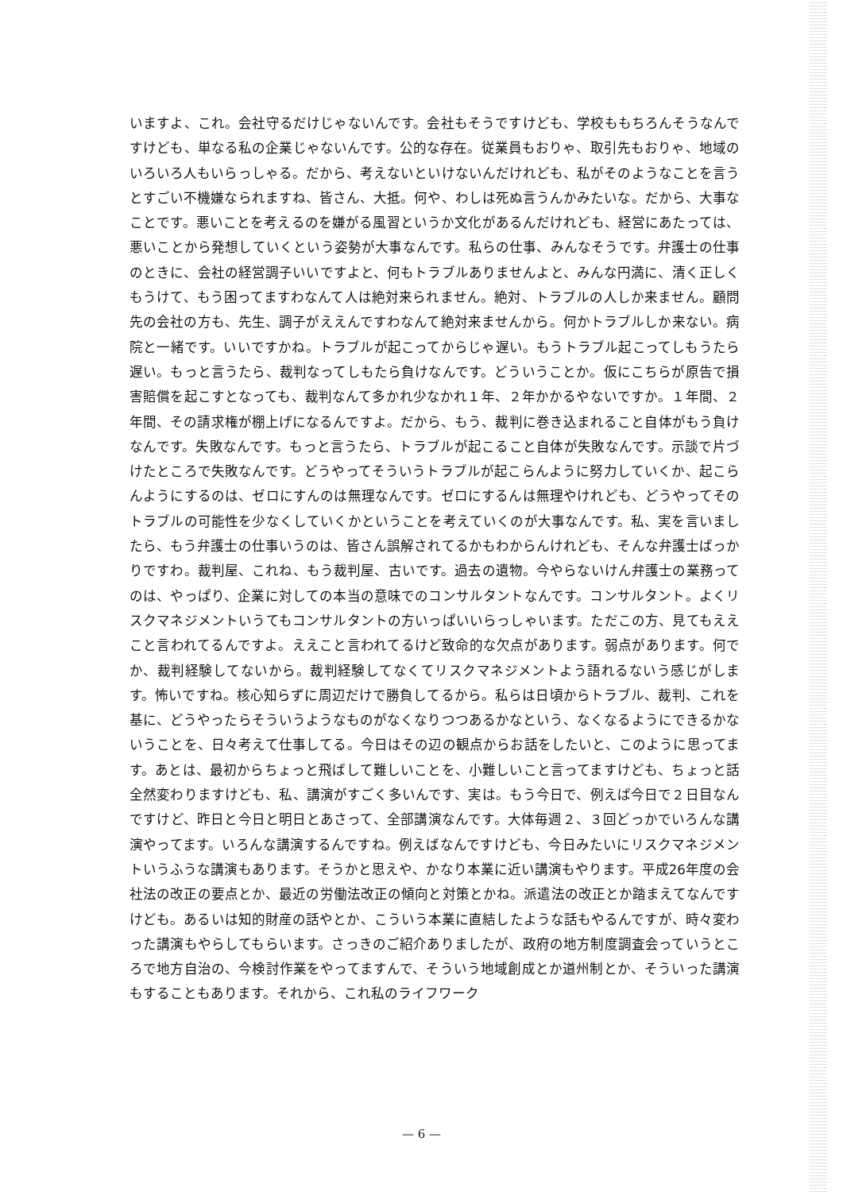いますよ、これ。会社守るだけじゃないんです。会社もそうですけども、学校ももちろんそうなんですけども、単なる私の企業じゃないんです。公的な存在。従業員もおりゃ、取引先もおりゃ、地域のいろいろ人もいらっしゃる。だから、考えないといけないんだけれども、私がそのようなことを言うとすごい不機嫌なられますね、皆さん、大抵。何や、わしは死ぬ言うんかみたいな。だから、大事なことです。悪いことを考えるのを嫌がる風習というか文化があるんだけれども、経営にあたっては、悪いことから発想していくという姿勢が大事なんです。私らの仕事、みんなそうです。弁護士の仕事のときに、会社の経営調子いいですよと、何もトラブルありませんよと、みんな円満に、清く正しくもうけて、もう困ってますわなんて人は絶対来られません。絶対、トラブルの人しか来ません。顧問先の会社の方も、先生、調子がええんですわなんて絶対来ませんから。何かトラブルしか来ない。病院と一緒です。いいですかね。トラブルが起こってからじゃ遅い。もうトラブル起こってしもうたら遅い。もっと言うたら、裁判なってしもたら負けなんです。どういうことか。仮にこちらが原告で損害賠償を起こすとなっても、裁判なんて多かれ少なかれ１年、２年かかるやないですか。１年間、２年間、その請求権が棚上げになるんですよ。だから、もう、裁判に巻き込まれること自体がもう負けなんです。失敗なんです。もっと言うたら、トラブルが起こること自体が失敗なんです。示談で片づけたところで失敗なんです。どうやってそういうトラブルが起こらんように努力していくか、起こらんようにするのは、ゼロにすんのは無理なんです。ゼロにするんは無理やけれども、どうやってそのトラブルの可能性を少なくしていくかということを考えていくのが大事なんです。私、実を言いましたら、もう弁護士の仕事いうのは、皆さん誤解されてるかもわからんけれども、そんな弁護士ばっかりですわ。裁判屋、これね、もう裁判屋、古いです。過去の遺物。今やらないけん弁護士の業務ってのは、やっぱり、企業に対しての本当の意味でのコンサルタントなんです。コンサルタント。よくリスクマネジメントいうてもコンサルタントの方いっぱいいらっしゃいます。ただこの方、見てもええこと言われてるんですよ。ええこと言われてるけど致命的な欠点があります。弱点があります。何でか、裁判経験してないから。裁判経験してなくてリスクマネジメントよう語れるないう感じがします。怖いですね。核心知らずに周辺だけで勝負してるから。私らは日頃からトラブル、裁判、これを基に、どうやったらそういうようなものがなくなりつつあるかなという、なくなるようにできるかないうことを、日々考えて仕事してる。今日はその辺の観点からお話をしたいと、このように思ってます。あとは、最初からちょっと飛ばして難しいことを、小難しいこと言ってますけども、ちょっと話全然変わりますけども、私、講演がすごく多いんです、実は。もう今日で、例えば今日で２日目なんですけど、昨日と今日と明日とあさって、全部講演なんです。大体毎週２、３回どっかでいろんな講演やってます。いろんな講演するんですね。例えばなんですけども、今日みたいにリスクマネジメントいうふうな講演もあります。そうかと思えや、かなり本業に近い講演もやります。平成26年度の会社法の改正の要点とか、最近の労働法改正の傾向と対策とかね。派遣法の改正とか踏まえてなんですけども。あるいは知的財産の話やとか、こういう本業に直結したような話もやるんですが、時々変わった講演もやらしてもらいます。さっきのご紹介ありましたが、政府の地方制度調査会っていうところで地方自治の、今検討作業をやってますんで、そういう地域創成とか道州制とか、そういった講演もすることもあります。それから、これ私のライフワーク
— 6 —